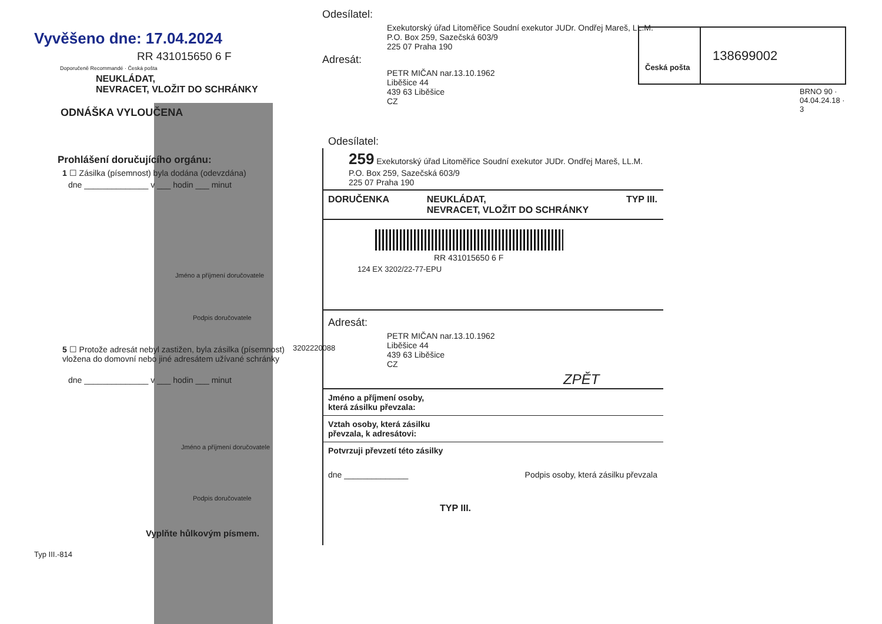Vyvěšeno dne: 17.04.2024
RR 431015650 6 F
Doporučeně Recommandé · Česká pošta
NEUKLÁDAT,
NEVRACET, VLOŽIT DO SCHRÁNKY
ODNÁŠKA VYLOUČENA
Prohlášení doručujícího orgánu:
1 ☐ Zásilka (písemnost) byla dodána (odevzdána)
dne ______________ v ___ hodin ___ minut
Jméno a příjmení doručovatele
Podpis doručovatele
5 ☐ Protože adresát nebyl zastižen, byla zásilka (písemnost) vložena do domovní nebo jiné adresátem užívané schránky
dne ______________ v ___ hodin ___ minut
Jméno a příjmení doručovatele
Podpis doručovatele
Vyplňte hůlkovým písmem.
Typ III.-814
Odesílatel:
Exekutorský úřad Litoměřice Soudní exekutor JUDr. Ondřej Mareš, LL.M.
P.O. Box 259, Sazečská 603/9
225 07 Praha 190
Adresát:
PETR MIČAN nar.13.10.1962
Liběšice 44
439 63 Liběšice
CZ
Odesílatel:
259 Exekutorský úřad Litoměřice Soudní exekutor JUDr. Ondřej Mareš, LL.M.
P.O. Box 259, Sazečská 603/9
225 07 Praha 190
DORUČENKA NEUKLÁDAT,
NEVRACET, VLOŽIT DO SCHRÁNKY TYP III.
RR 431015650 6 F
124 EX 3202/22-77-EPU
Adresát:
PETR MIČAN nar.13.10.1962
Liběšice 44
439 63 Liběšice
CZ
ZPĚT
Jméno a příjmení osoby,
která zásilku převzala:
Vztah osoby, která zásilku
převzala, k adresátovi:
Potvrzuji převzetí této zásilky
dne ______________ Podpis osoby, která zásilku převzala
TYP III.
3202220088
Česká pošta
138699002
BRNO 90 · 04.04.24.18 · 3